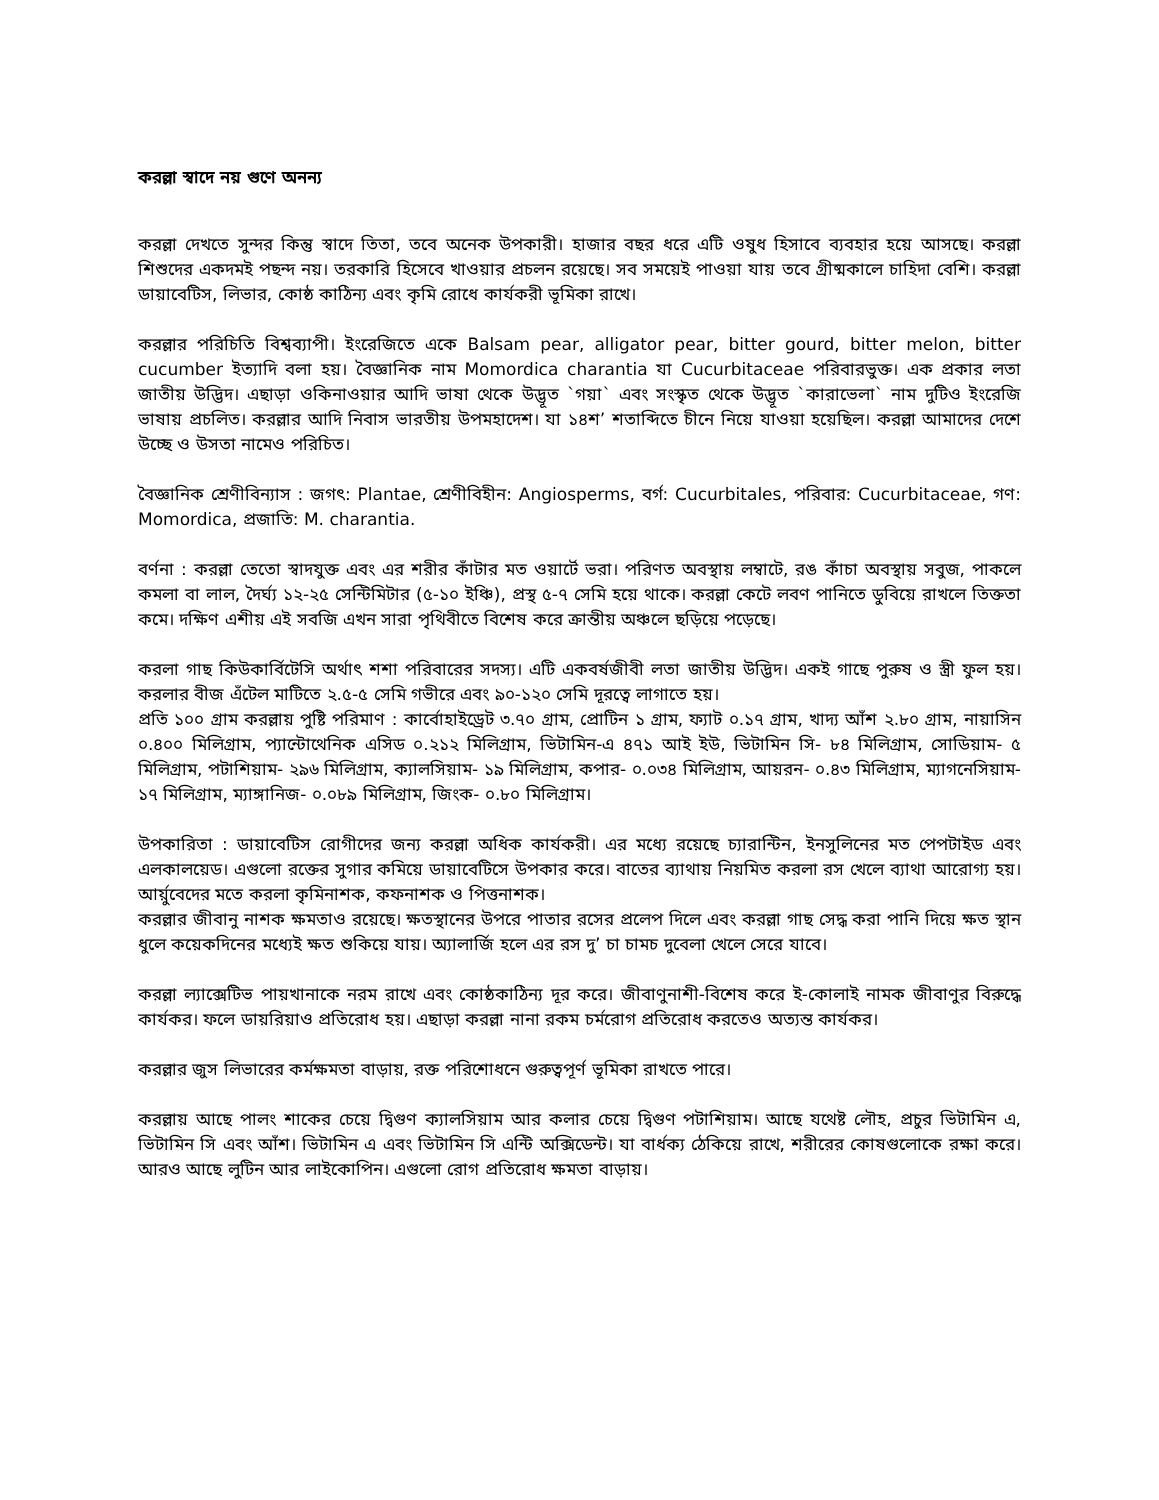করল্লা স্বাদে নয় গুণে অনন্য
করল্লা দেখতে সুন্দর কিন্তু স্বাদে তিতা, তবে অনেক উপকারী। হাজার বছর ধরে এটি ওষুধ হিসাবে ব্যবহার হয়ে আসছে। করল্লা শিশুদের একদমই পছন্দ নয়। তরকারি হিসেবে খাওয়ার প্রচলন রয়েছে। সব সময়েই পাওয়া যায় তবে গ্রীষ্মকালে চাহিদা বেশি। করল্লা ডায়াবেটিস, লিভার, কোষ্ঠ কাঠিন্য এবং কৃমি রোধে কার্যকরী ভূমিকা রাখে।
করল্লার পরিচিতি বিশ্বব্যাপী। ইংরেজিতে একে Balsam pear, alligator pear, bitter gourd, bitter melon, bitter cucumber ইত্যাদি বলা হয়। বৈজ্ঞানিক নাম Momordica charantia যা Cucurbitaceae পরিবারভুক্ত। এক প্রকার লতা জাতীয় উদ্ভিদ। এছাড়া ওকিনাওয়ার আদি ভাষা থেকে উদ্ভূত `গয়া` এবং সংস্কৃত থেকে উদ্ভূত `কারাভেলা` নাম দুটিও ইংরেজি ভাষায় প্রচলিত। করল্লার আদি নিবাস ভারতীয় উপমহাদেশ। যা ১৪শ’ শতাব্দিতে চীনে নিয়ে যাওয়া হয়েছিল। করল্লা আমাদের দেশে উচ্ছে ও উসতা নামেও পরিচিত।
বৈজ্ঞানিক শ্রেণীবিন্যাস : জগৎ: Plantae, শ্রেণীবিহীন: Angiosperms, বর্গ: Cucurbitales, পরিবার: Cucurbitaceae, গণ: Momordica, প্রজাতি: M. charantia.
বর্ণনা : করল্লা তেতো স্বাদযুক্ত এবং এর শরীর কাঁটার মত ওয়ার্টে ভরা। পরিণত অবস্থায় লম্বাটে, রঙ কাঁচা অবস্থায় সবুজ, পাকলে কমলা বা লাল, দৈর্ঘ্য ১২-২৫ সেন্টিমিটার (৫-১০ ইঞ্চি), প্রস্থ ৫-৭ সেমি হয়ে থাকে। করল্লা কেটে লবণ পানিতে ডুবিয়ে রাখলে তিক্ততা কমে। দক্ষিণ এশীয় এই সবজি এখন সারা পৃথিবীতে বিশেষ করে ক্রান্তীয় অঞ্চলে ছড়িয়ে পড়েছে।
করলা গাছ কিউকার্বিটেসি অর্থাৎ শশা পরিবারের সদস্য। এটি একবর্ষজীবী লতা জাতীয় উদ্ভিদ। একই গাছে পুরুষ ও স্ত্রী ফুল হয়। করলার বীজ এঁটেল মাটিতে ২.৫-৫ সেমি গভীরে এবং ৯০-১২০ সেমি দূরত্বে লাগাতে হয়।
প্রতি ১০০ গ্রাম করল্লায় পুষ্টি পরিমাণ : কার্বোহাইড্রেট ৩.৭০ গ্রাম, প্রোটিন ১ গ্রাম, ফ্যাট ০.১৭ গ্রাম, খাদ্য আঁশ ২.৮০ গ্রাম, নায়াসিন ০.৪০০ মিলিগ্রাম, প্যান্টোথেনিক এসিড ০.২১২ মিলিগ্রাম, ভিটামিন-এ ৪৭১ আই ইউ, ভিটামিন সি- ৮৪ মিলিগ্রাম, সোডিয়াম- ৫ মিলিগ্রাম, পটাশিয়াম- ২৯৬ মিলিগ্রাম, ক্যালসিয়াম- ১৯ মিলিগ্রাম, কপার- ০.০৩৪ মিলিগ্রাম, আয়রন- ০.৪৩ মিলিগ্রাম, ম্যাগনেসিয়াম- ১৭ মিলিগ্রাম, ম্যাঙ্গানিজ- ০.০৮৯ মিলিগ্রাম, জিংক- ০.৮০ মিলিগ্রাম।
উপকারিতা : ডায়াবেটিস রোগীদের জন্য করল্লা অধিক কার্যকরী। এর মধ্যে রয়েছে চ্যারান্টিন, ইনসুলিনের মত পেপটাইড এবং এলকালয়েড। এগুলো রক্তের সুগার কমিয়ে ডায়াবেটিসে উপকার করে। বাতের ব্যাথায় নিয়মিত করলা রস খেলে ব্যাথা আরোগ্য হয়। আর্য়ুবেদের মতে করলা কৃমিনাশক, কফনাশক ও পিত্তনাশক।
করল্লার জীবানু নাশক ক্ষমতাও রয়েছে। ক্ষতস্থানের উপরে পাতার রসের প্রলেপ দিলে এবং করল্লা গাছ সেদ্ধ করা পানি দিয়ে ক্ষত স্থান ধুলে কয়েকদিনের মধ্যেই ক্ষত শুকিয়ে যায়। অ্যালার্জি হলে এর রস দু’ চা চামচ দুবেলা খেলে সেরে যাবে।
করল্লা ল্যাক্সেটিভ পায়খানাকে নরম রাখে এবং কোষ্ঠকাঠিন্য দূর করে। জীবাণুনাশী-বিশেষ করে ই-কোলাই নামক জীবাণুর বিরুদ্ধে কার্যকর। ফলে ডায়রিয়াও প্রতিরোধ হয়। এছাড়া করল্লা নানা রকম চর্মরোগ প্রতিরোধ করতেও অত্যন্ত কার্যকর।
করল্লার জুস লিভারের কর্মক্ষমতা বাড়ায়, রক্ত পরিশোধনে গুরুত্বপূর্ণ ভূমিকা রাখতে পারে।
করল্লায় আছে পালং শাকের চেয়ে দ্বিগুণ ক্যালসিয়াম আর কলার চেয়ে দ্বিগুণ পটাশিয়াম। আছে যথেষ্ট লৌহ, প্রচুর ভিটামিন এ, ভিটামিন সি এবং আঁশ। ভিটামিন এ এবং ভিটামিন সি এন্টি অক্সিডেন্ট। যা বার্ধক্য ঠেকিয়ে রাখে, শরীরের কোষগুলোকে রক্ষা করে। আরও আছে লুটিন আর লাইকোপিন। এগুলো রোগ প্রতিরোধ ক্ষমতা বাড়ায়।